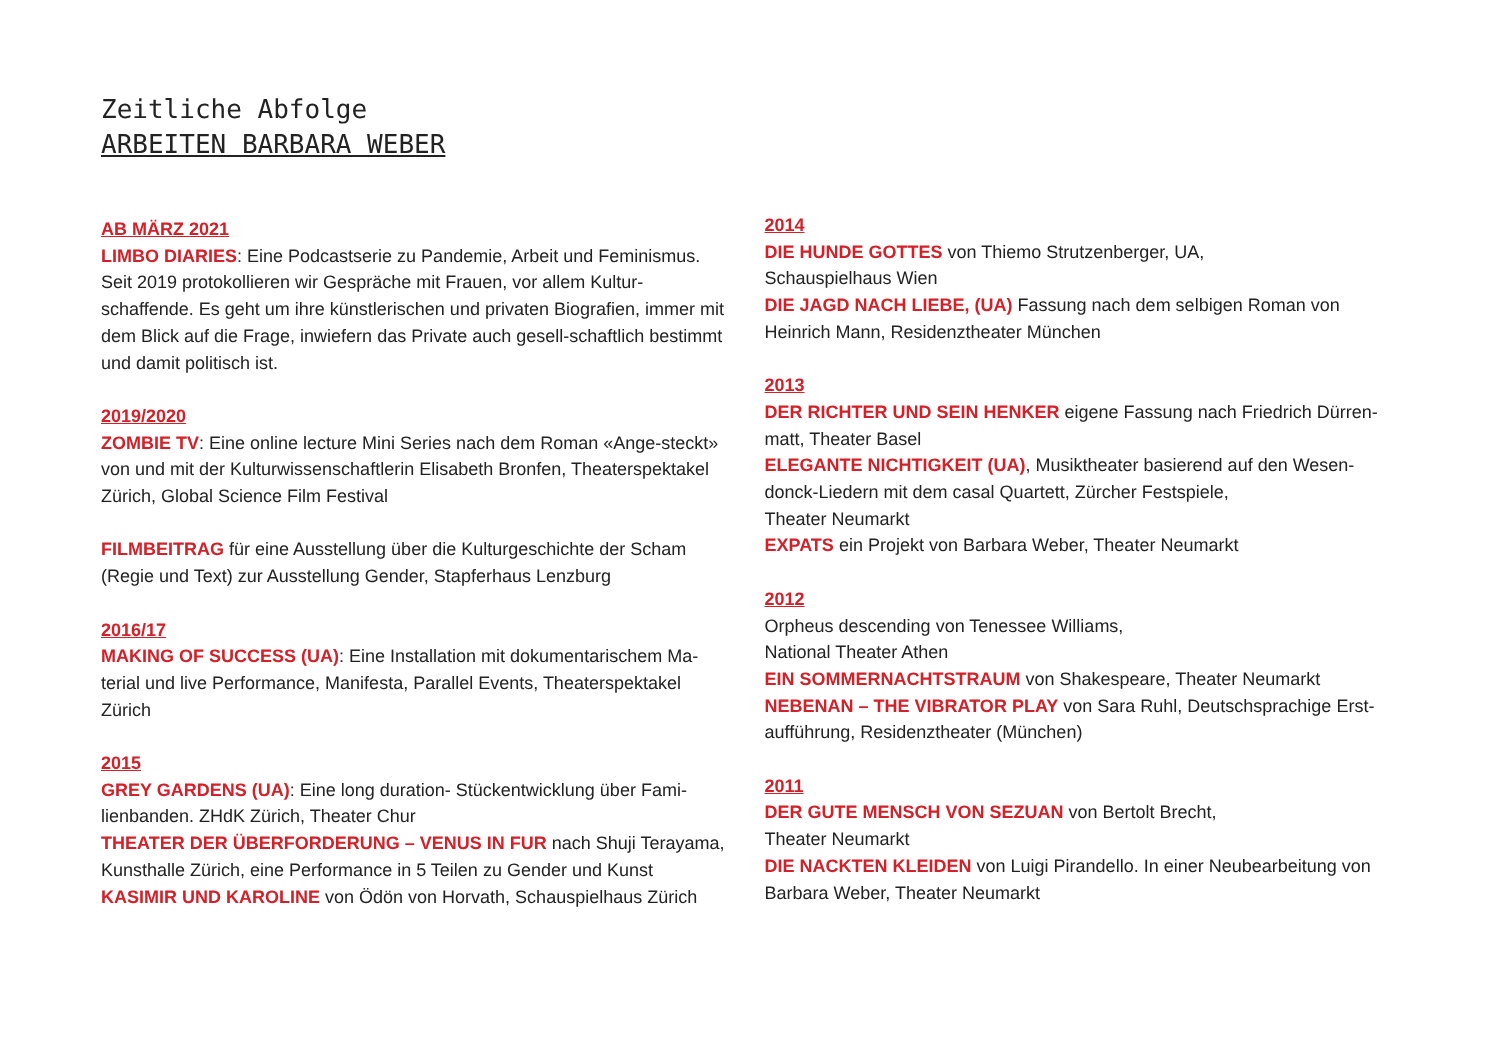Zeitliche Abfolge
ARBEITEN BARBARA WEBER
AB MÄRZ 2021
LIMBO DIARIES: Eine Podcastserie zu Pandemie, Arbeit und Feminismus. Seit 2019 protokollieren wir Gespräche mit Frauen, vor allem Kultur-schaffende. Es geht um ihre künstlerischen und privaten Biografien, immer mit dem Blick auf die Frage, inwiefern das Private auch gesell-schaftlich bestimmt und damit politisch ist.
2019/2020
ZOMBIE TV: Eine online lecture Mini Series nach dem Roman «Ange-steckt» von und mit der Kulturwissenschaftlerin Elisabeth Bronfen, Theaterspektakel Zürich, Global Science Film Festival
FILMBEITRAG für eine Ausstellung über die Kulturgeschichte der Scham (Regie und Text) zur Ausstellung Gender, Stapferhaus Lenzburg
2016/17
MAKING OF SUCCESS (UA): Eine Installation mit dokumentarischem Ma-terial und live Performance, Manifesta, Parallel Events, Theaterspektakel Zürich
2015
GREY GARDENS (UA): Eine long duration- Stückentwicklung über Fami-lienbanden. ZHdK Zürich, Theater Chur
THEATER DER ÜBERFORDERUNG – VENUS IN FUR nach Shuji Terayama, Kunsthalle Zürich, eine Performance in 5 Teilen zu Gender und Kunst
KASIMIR UND KAROLINE von Ödön von Horvath, Schauspielhaus Zürich
2014
DIE HUNDE GOTTES von Thiemo Strutzenberger, UA,
Schauspielhaus Wien
DIE JAGD NACH LIEBE, (UA) Fassung nach dem selbigen Roman von Heinrich Mann, Residenztheater München
2013
DER RICHTER UND SEIN HENKER eigene Fassung nach Friedrich Dürren-matt, Theater Basel
ELEGANTE NICHTIGKEIT (UA), Musiktheater basierend auf den Wesen-donck-Liedern mit dem casal Quartett, Zürcher Festspiele,
Theater Neumarkt
EXPATS ein Projekt von Barbara Weber, Theater Neumarkt
2012
Orpheus descending von Tenessee Williams,
National Theater Athen
EIN SOMMERNACHTSTRAUM von Shakespeare, Theater Neumarkt
NEBENAN – THE VIBRATOR PLAY von Sara Ruhl, Deutschsprachige Erst-aufführung, Residenztheater (München)
2011
DER GUTE MENSCH VON SEZUAN von Bertolt Brecht,
Theater Neumarkt
DIE NACKTEN KLEIDEN von Luigi Pirandello. In einer Neubearbeitung von Barbara Weber, Theater Neumarkt